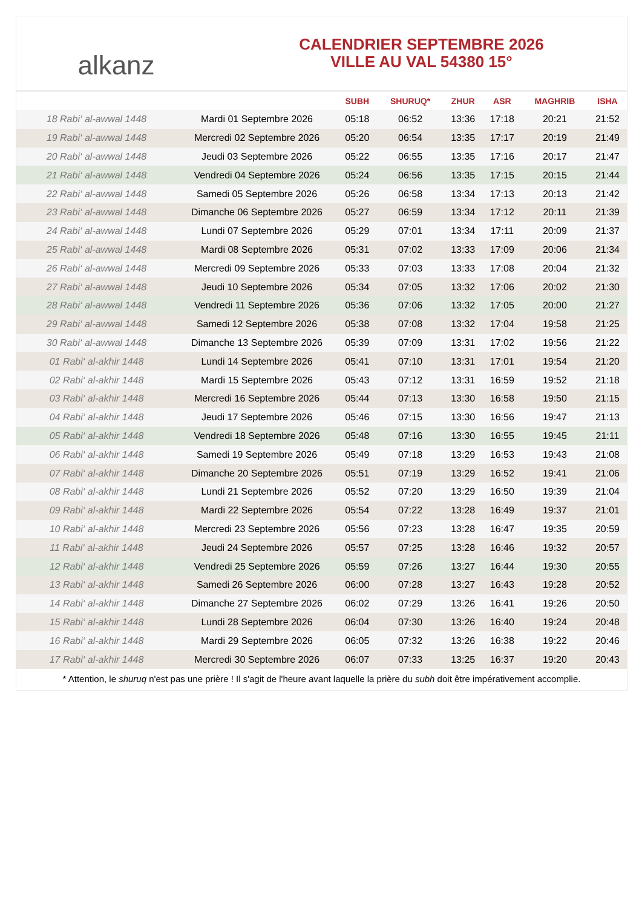alkanz
CALENDRIER SEPTEMBRE 2026
VILLE AU VAL 54380 15°
| | | SUBH | SHURUQ* | ZHUR | ASR | MAGHRIB | ISHA |
| --- | --- | --- | --- | --- | --- | --- | --- |
| 18 Rabi‘ al-awwal 1448 | Mardi 01 Septembre 2026 | 05:18 | 06:52 | 13:36 | 17:18 | 20:21 | 21:52 |
| 19 Rabi‘ al-awwal 1448 | Mercredi 02 Septembre 2026 | 05:20 | 06:54 | 13:35 | 17:17 | 20:19 | 21:49 |
| 20 Rabi‘ al-awwal 1448 | Jeudi 03 Septembre 2026 | 05:22 | 06:55 | 13:35 | 17:16 | 20:17 | 21:47 |
| 21 Rabi‘ al-awwal 1448 | Vendredi 04 Septembre 2026 | 05:24 | 06:56 | 13:35 | 17:15 | 20:15 | 21:44 |
| 22 Rabi‘ al-awwal 1448 | Samedi 05 Septembre 2026 | 05:26 | 06:58 | 13:34 | 17:13 | 20:13 | 21:42 |
| 23 Rabi‘ al-awwal 1448 | Dimanche 06 Septembre 2026 | 05:27 | 06:59 | 13:34 | 17:12 | 20:11 | 21:39 |
| 24 Rabi‘ al-awwal 1448 | Lundi 07 Septembre 2026 | 05:29 | 07:01 | 13:34 | 17:11 | 20:09 | 21:37 |
| 25 Rabi‘ al-awwal 1448 | Mardi 08 Septembre 2026 | 05:31 | 07:02 | 13:33 | 17:09 | 20:06 | 21:34 |
| 26 Rabi‘ al-awwal 1448 | Mercredi 09 Septembre 2026 | 05:33 | 07:03 | 13:33 | 17:08 | 20:04 | 21:32 |
| 27 Rabi‘ al-awwal 1448 | Jeudi 10 Septembre 2026 | 05:34 | 07:05 | 13:32 | 17:06 | 20:02 | 21:30 |
| 28 Rabi‘ al-awwal 1448 | Vendredi 11 Septembre 2026 | 05:36 | 07:06 | 13:32 | 17:05 | 20:00 | 21:27 |
| 29 Rabi‘ al-awwal 1448 | Samedi 12 Septembre 2026 | 05:38 | 07:08 | 13:32 | 17:04 | 19:58 | 21:25 |
| 30 Rabi‘ al-awwal 1448 | Dimanche 13 Septembre 2026 | 05:39 | 07:09 | 13:31 | 17:02 | 19:56 | 21:22 |
| 01 Rabi‘ al-akhir 1448 | Lundi 14 Septembre 2026 | 05:41 | 07:10 | 13:31 | 17:01 | 19:54 | 21:20 |
| 02 Rabi‘ al-akhir 1448 | Mardi 15 Septembre 2026 | 05:43 | 07:12 | 13:31 | 16:59 | 19:52 | 21:18 |
| 03 Rabi‘ al-akhir 1448 | Mercredi 16 Septembre 2026 | 05:44 | 07:13 | 13:30 | 16:58 | 19:50 | 21:15 |
| 04 Rabi‘ al-akhir 1448 | Jeudi 17 Septembre 2026 | 05:46 | 07:15 | 13:30 | 16:56 | 19:47 | 21:13 |
| 05 Rabi‘ al-akhir 1448 | Vendredi 18 Septembre 2026 | 05:48 | 07:16 | 13:30 | 16:55 | 19:45 | 21:11 |
| 06 Rabi‘ al-akhir 1448 | Samedi 19 Septembre 2026 | 05:49 | 07:18 | 13:29 | 16:53 | 19:43 | 21:08 |
| 07 Rabi‘ al-akhir 1448 | Dimanche 20 Septembre 2026 | 05:51 | 07:19 | 13:29 | 16:52 | 19:41 | 21:06 |
| 08 Rabi‘ al-akhir 1448 | Lundi 21 Septembre 2026 | 05:52 | 07:20 | 13:29 | 16:50 | 19:39 | 21:04 |
| 09 Rabi‘ al-akhir 1448 | Mardi 22 Septembre 2026 | 05:54 | 07:22 | 13:28 | 16:49 | 19:37 | 21:01 |
| 10 Rabi‘ al-akhir 1448 | Mercredi 23 Septembre 2026 | 05:56 | 07:23 | 13:28 | 16:47 | 19:35 | 20:59 |
| 11 Rabi‘ al-akhir 1448 | Jeudi 24 Septembre 2026 | 05:57 | 07:25 | 13:28 | 16:46 | 19:32 | 20:57 |
| 12 Rabi‘ al-akhir 1448 | Vendredi 25 Septembre 2026 | 05:59 | 07:26 | 13:27 | 16:44 | 19:30 | 20:55 |
| 13 Rabi‘ al-akhir 1448 | Samedi 26 Septembre 2026 | 06:00 | 07:28 | 13:27 | 16:43 | 19:28 | 20:52 |
| 14 Rabi‘ al-akhir 1448 | Dimanche 27 Septembre 2026 | 06:02 | 07:29 | 13:26 | 16:41 | 19:26 | 20:50 |
| 15 Rabi‘ al-akhir 1448 | Lundi 28 Septembre 2026 | 06:04 | 07:30 | 13:26 | 16:40 | 19:24 | 20:48 |
| 16 Rabi‘ al-akhir 1448 | Mardi 29 Septembre 2026 | 06:05 | 07:32 | 13:26 | 16:38 | 19:22 | 20:46 |
| 17 Rabi‘ al-akhir 1448 | Mercredi 30 Septembre 2026 | 06:07 | 07:33 | 13:25 | 16:37 | 19:20 | 20:43 |
* Attention, le shuruq n'est pas une prière ! Il s'agit de l'heure avant laquelle la prière du subh doit être impérativement accomplie.